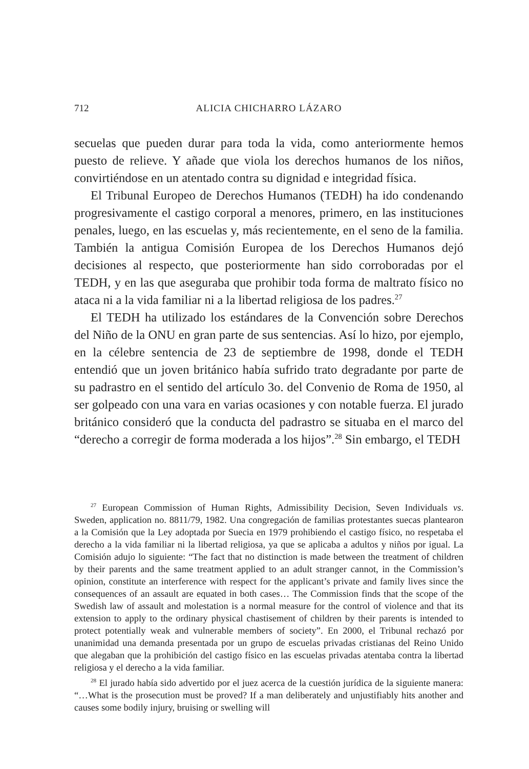712 ALICIA CHICHARRO LÁZARO
secuelas que pueden durar para toda la vida, como anteriormente hemos puesto de relieve. Y añade que viola los derechos humanos de los niños, convirtiéndose en un atentado contra su dignidad e integridad física.
El Tribunal Europeo de Derechos Humanos (TEDH) ha ido condenando progresivamente el castigo corporal a menores, primero, en las instituciones penales, luego, en las escuelas y, más recientemente, en el seno de la familia. También la antigua Comisión Europea de los Derechos Humanos dejó decisiones al respecto, que posteriormente han sido corroboradas por el TEDH, y en las que aseguraba que prohibir toda forma de maltrato físico no ataca ni a la vida familiar ni a la libertad religiosa de los padres.<sup>27</sup>
El TEDH ha utilizado los estándares de la Convención sobre Derechos del Niño de la ONU en gran parte de sus sentencias. Así lo hizo, por ejemplo, en la célebre sentencia de 23 de septiembre de 1998, donde el TEDH entendió que un joven británico había sufrido trato degradante por parte de su padrastro en el sentido del artículo 3o. del Convenio de Roma de 1950, al ser golpeado con una vara en varias ocasiones y con notable fuerza. El jurado británico consideró que la conducta del padrastro se situaba en el marco del “derecho a corregir de forma moderada a los hijos”.<sup>28</sup> Sin embargo, el TEDH
<sup>27</sup> European Commission of Human Rights, Admissibility Decision, Seven Individuals vs. Sweden, application no. 8811/79, 1982. Una congregación de familias protestantes suecas plantearon a la Comisión que la Ley adoptada por Suecia en 1979 prohibiendo el castigo físico, no respetaba el derecho a la vida familiar ni la libertad religiosa, ya que se aplicaba a adultos y niños por igual. La Comisión adujo lo siguiente: “The fact that no distinction is made between the treatment of children by their parents and the same treatment applied to an adult stranger cannot, in the Commission’s opinion, constitute an interference with respect for the applicant’s private and family lives since the consequences of an assault are equated in both cases… The Commission finds that the scope of the Swedish law of assault and molestation is a normal measure for the control of violence and that its extension to apply to the ordinary physical chastisement of children by their parents is intended to protect potentially weak and vulnerable members of society”. En 2000, el Tribunal rechazó por unanimidad una demanda presentada por un grupo de escuelas privadas cristianas del Reino Unido que alegaban que la prohibición del castigo físico en las escuelas privadas atentaba contra la libertad religiosa y el derecho a la vida familiar.
<sup>28</sup> El jurado había sido advertido por el juez acerca de la cuestión jurídica de la siguiente manera: “…What is the prosecution must be proved? If a man deliberately and unjustifiably hits another and causes some bodily injury, bruising or swelling will